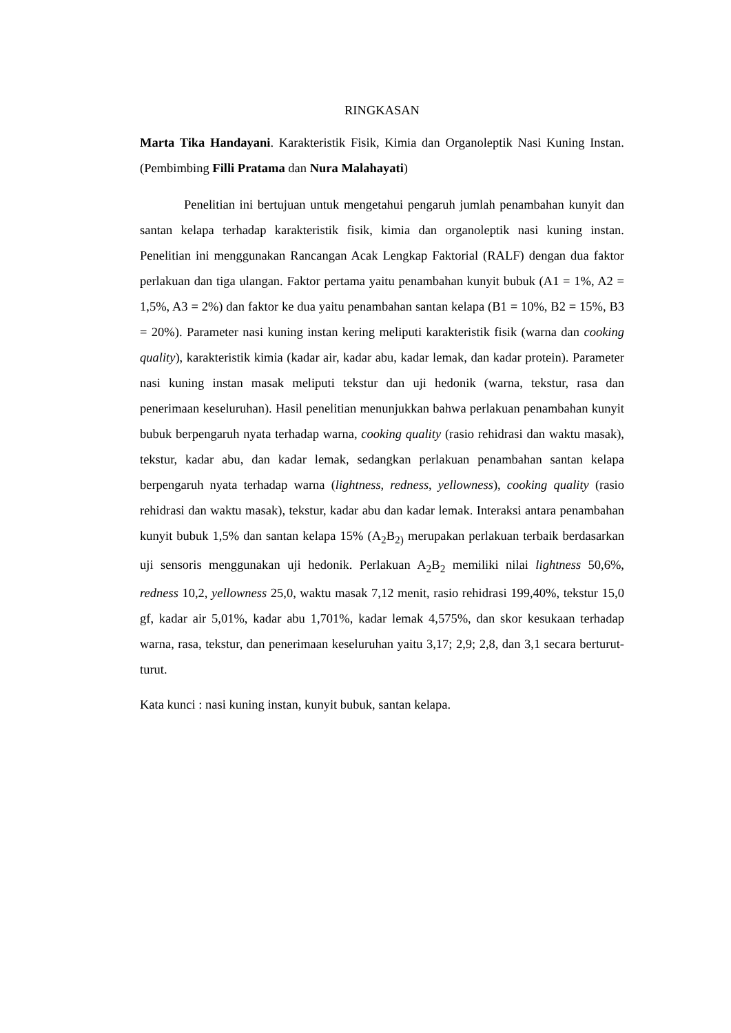RINGKASAN
Marta Tika Handayani. Karakteristik Fisik, Kimia dan Organoleptik Nasi Kuning Instan. (Pembimbing Filli Pratama dan Nura Malahayati)
Penelitian ini bertujuan untuk mengetahui pengaruh jumlah penambahan kunyit dan santan kelapa terhadap karakteristik fisik, kimia dan organoleptik nasi kuning instan. Penelitian ini menggunakan Rancangan Acak Lengkap Faktorial (RALF) dengan dua faktor perlakuan dan tiga ulangan. Faktor pertama yaitu penambahan kunyit bubuk (A1 = 1%, A2 = 1,5%, A3 = 2%) dan faktor ke dua yaitu penambahan santan kelapa (B1 = 10%, B2 = 15%, B3 = 20%). Parameter nasi kuning instan kering meliputi karakteristik fisik (warna dan cooking quality), karakteristik kimia (kadar air, kadar abu, kadar lemak, dan kadar protein). Parameter nasi kuning instan masak meliputi tekstur dan uji hedonik (warna, tekstur, rasa dan penerimaan keseluruhan). Hasil penelitian menunjukkan bahwa perlakuan penambahan kunyit bubuk berpengaruh nyata terhadap warna, cooking quality (rasio rehidrasi dan waktu masak), tekstur, kadar abu, dan kadar lemak, sedangkan perlakuan penambahan santan kelapa berpengaruh nyata terhadap warna (lightness, redness, yellowness), cooking quality (rasio rehidrasi dan waktu masak), tekstur, kadar abu dan kadar lemak. Interaksi antara penambahan kunyit bubuk 1,5% dan santan kelapa 15% (A<sub>2</sub>B<sub>2)</sub> merupakan perlakuan terbaik berdasarkan uji sensoris menggunakan uji hedonik. Perlakuan A<sub>2</sub>B<sub>2</sub> memiliki nilai lightness 50,6%, redness 10,2, yellowness 25,0, waktu masak 7,12 menit, rasio rehidrasi 199,40%, tekstur 15,0 gf, kadar air 5,01%, kadar abu 1,701%, kadar lemak 4,575%, dan skor kesukaan terhadap warna, rasa, tekstur, dan penerimaan keseluruhan yaitu 3,17; 2,9; 2,8, dan 3,1 secara berturut-turut.
Kata kunci : nasi kuning instan, kunyit bubuk, santan kelapa.